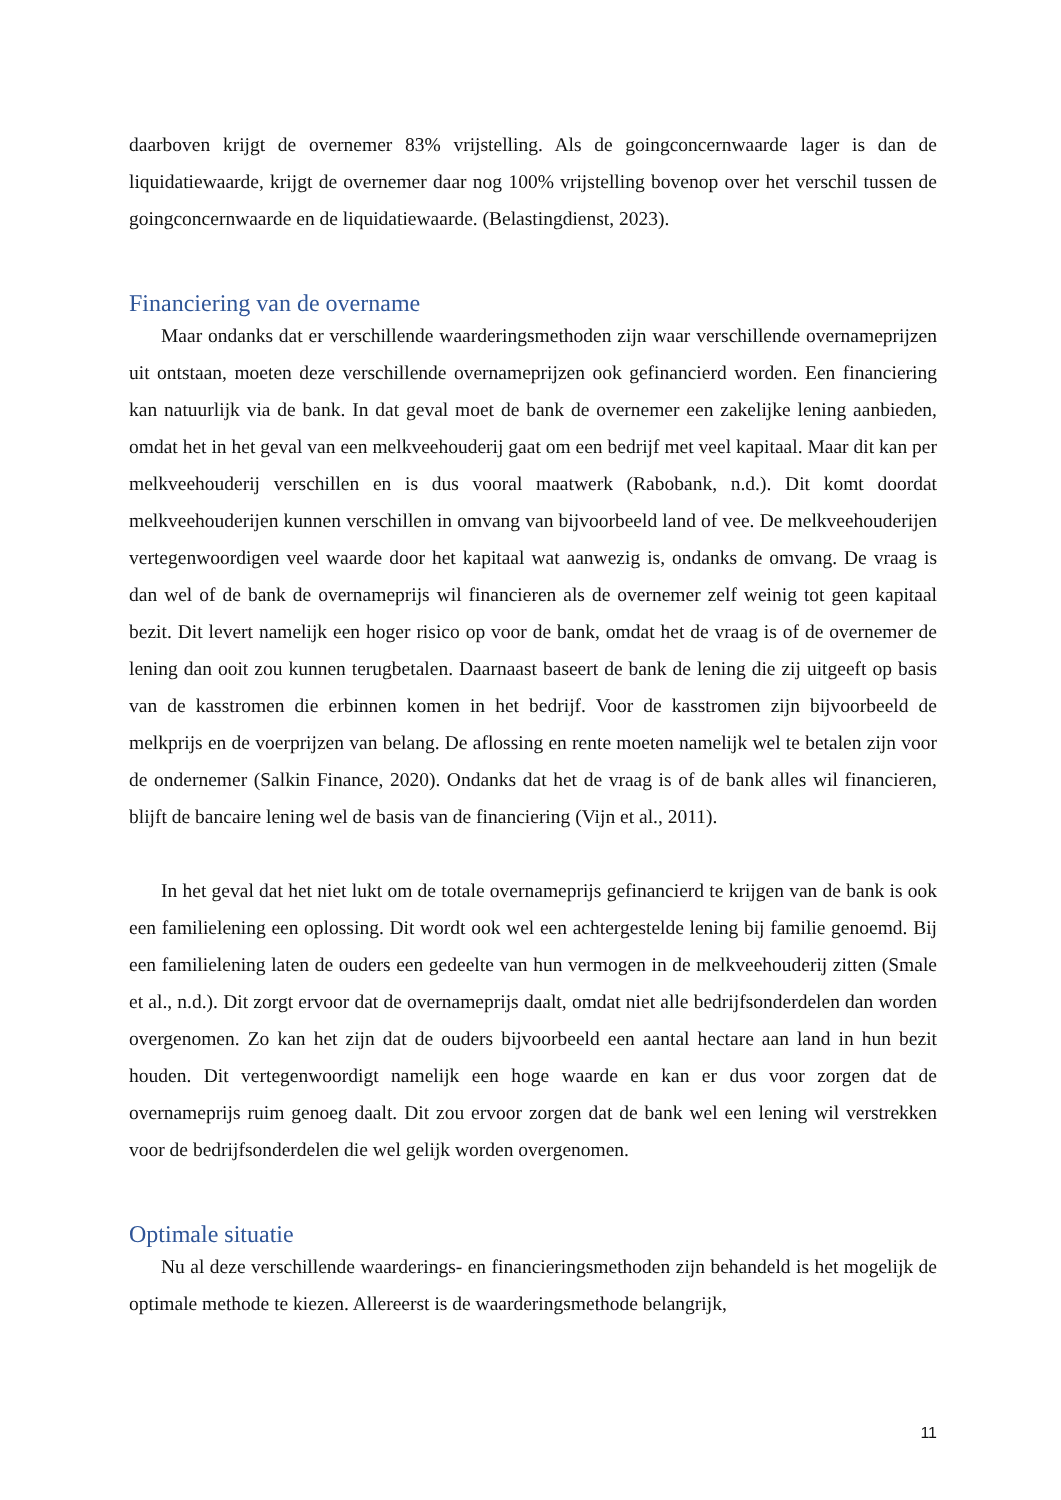daarboven krijgt de overnemer 83% vrijstelling. Als de goingconcernwaarde lager is dan de liquidatiewaarde, krijgt de overnemer daar nog 100% vrijstelling bovenop over het verschil tussen de goingconcernwaarde en de liquidatiewaarde. (Belastingdienst, 2023).
Financiering van de overname
Maar ondanks dat er verschillende waarderingsmethoden zijn waar verschillende overnameprijzen uit ontstaan, moeten deze verschillende overnameprijzen ook gefinancierd worden. Een financiering kan natuurlijk via de bank. In dat geval moet de bank de overnemer een zakelijke lening aanbieden, omdat het in het geval van een melkveehouderij gaat om een bedrijf met veel kapitaal. Maar dit kan per melkveehouderij verschillen en is dus vooral maatwerk (Rabobank, n.d.). Dit komt doordat melkveehouderijen kunnen verschillen in omvang van bijvoorbeeld land of vee. De melkveehouderijen vertegenwoordigen veel waarde door het kapitaal wat aanwezig is, ondanks de omvang. De vraag is dan wel of de bank de overnameprijs wil financieren als de overnemer zelf weinig tot geen kapitaal bezit. Dit levert namelijk een hoger risico op voor de bank, omdat het de vraag is of de overnemer de lening dan ooit zou kunnen terugbetalen. Daarnaast baseert de bank de lening die zij uitgeeft op basis van de kasstromen die erbinnen komen in het bedrijf. Voor de kasstromen zijn bijvoorbeeld de melkprijs en de voerprijzen van belang. De aflossing en rente moeten namelijk wel te betalen zijn voor de ondernemer (Salkin Finance, 2020). Ondanks dat het de vraag is of de bank alles wil financieren, blijft de bancaire lening wel de basis van de financiering (Vijn et al., 2011).
In het geval dat het niet lukt om de totale overnameprijs gefinancierd te krijgen van de bank is ook een familielening een oplossing. Dit wordt ook wel een achtergestelde lening bij familie genoemd. Bij een familielening laten de ouders een gedeelte van hun vermogen in de melkveehouderij zitten (Smale et al., n.d.). Dit zorgt ervoor dat de overnameprijs daalt, omdat niet alle bedrijfsonderdelen dan worden overgenomen. Zo kan het zijn dat de ouders bijvoorbeeld een aantal hectare aan land in hun bezit houden. Dit vertegenwoordigt namelijk een hoge waarde en kan er dus voor zorgen dat de overnameprijs ruim genoeg daalt. Dit zou ervoor zorgen dat de bank wel een lening wil verstrekken voor de bedrijfsonderdelen die wel gelijk worden overgenomen.
Optimale situatie
Nu al deze verschillende waarderings- en financieringsmethoden zijn behandeld is het mogelijk de optimale methode te kiezen. Allereerst is de waarderingsmethode belangrijk,
11